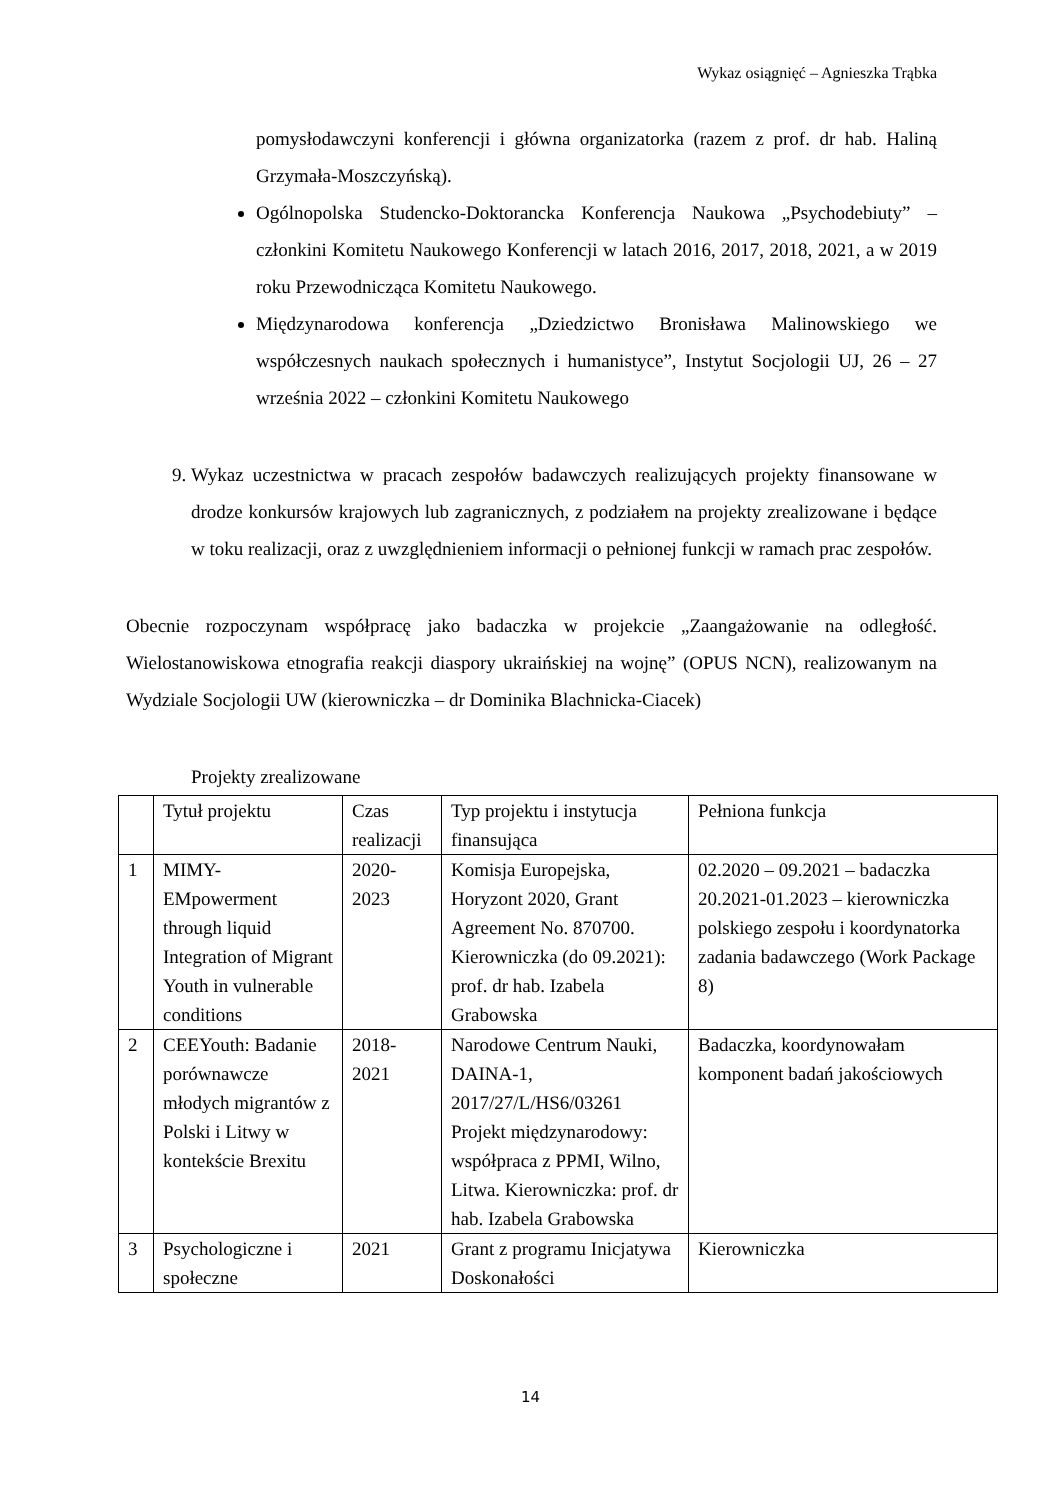Wykaz osiągnięć – Agnieszka Trąbka
pomysłodawczyni konferencji i główna organizatorka (razem z prof. dr hab. Haliną Grzymała-Moszczyńską).
Ogólnopolska Studencko-Doktorancka Konferencja Naukowa „Psychodebiuty” – członkini Komitetu Naukowego Konferencji w latach 2016, 2017, 2018, 2021, a w 2019 roku Przewodnicząca Komitetu Naukowego.
Międzynarodowa konferencja „Dziedzictwo Bronisława Malinowskiego we współczesnych naukach społecznych i humanistyce”, Instytut Socjologii UJ, 26 – 27 września 2022 – członkini Komitetu Naukowego
9. Wykaz uczestnictwa w pracach zespołów badawczych realizujących projekty finansowane w drodze konkursów krajowych lub zagranicznych, z podziałem na projekty zrealizowane i będące w toku realizacji, oraz z uwzględnieniem informacji o pełnionej funkcji w ramach prac zespołów.
Obecnie rozpoczynam współpracę jako badaczka w projekcie „Zaangażowanie na odległość. Wielostanowiskowa etnografia reakcji diaspory ukraińskiej na wojnę” (OPUS NCN), realizowanym na Wydziale Socjologii UW (kierowniczka – dr Dominika Blachnicka-Ciacek)
Projekty zrealizowane
| | Tytuł projektu | Czas realizacji | Typ projektu i instytucja finansująca | Pełniona funkcja |
| 1 | MIMY-EMpowerment through liquid Integration of Migrant Youth in vulnerable conditions | 2020-2023 | Komisja Europejska, Horyzont 2020, Grant Agreement No. 870700. Kierowniczka (do 09.2021): prof. dr hab. Izabela Grabowska | 02.2020 – 09.2021 – badaczka 20.2021-01.2023 – kierowniczka polskiego zespołu i koordynatorka zadania badawczego (Work Package 8) |
| 2 | CEEYouth: Badanie porównawcze młodych migrantów z Polski i Litwy w kontekście Brexitu | 2018-2021 | Narodowe Centrum Nauki, DAINA-1, 2017/27/L/HS6/03261 Projekt międzynarodowy: współpraca z PPMI, Wilno, Litwa. Kierowniczka: prof. dr hab. Izabela Grabowska | Badaczka, koordynowałam komponent badań jakościowych |
| 3 | Psychologiczne i społeczne | 2021 | Grant z programu Inicjatywa Doskonałości | Kierowniczka |
14